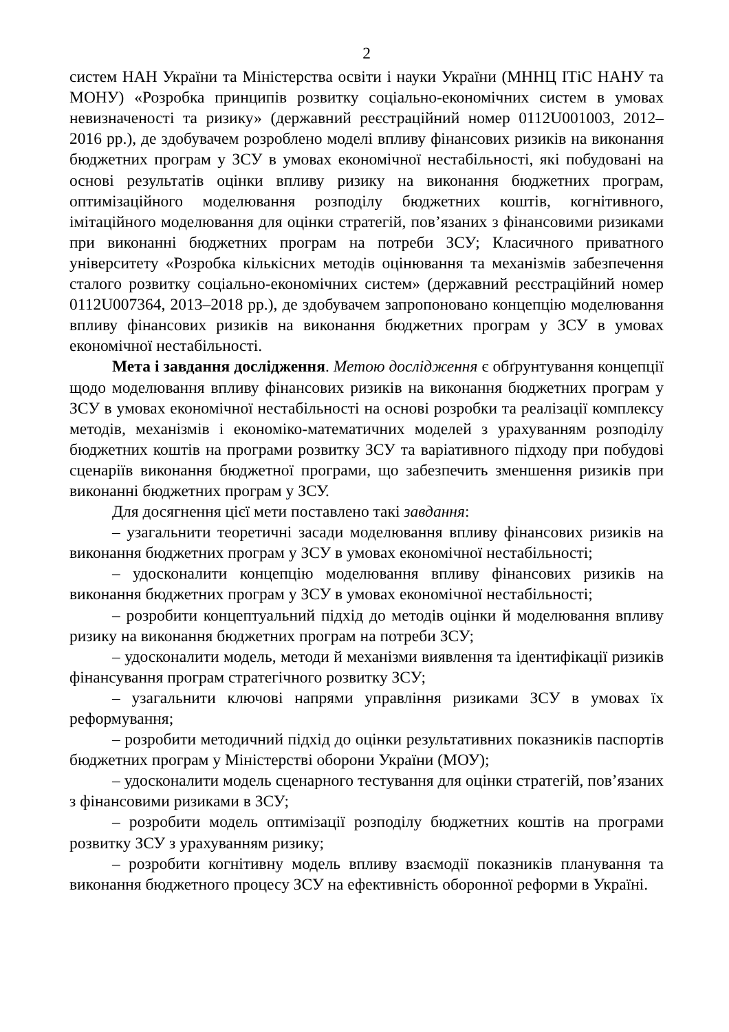2
систем НАН України та Міністерства освіти і науки України (МННЦ ІТіС НАНУ та МОНУ) «Розробка принципів розвитку соціально-економічних систем в умовах невизначеності та ризику» (державний реєстраційний номер 0112U001003, 2012–2016 рр.), де здобувачем розроблено моделі впливу фінансових ризиків на виконання бюджетних програм у ЗСУ в умовах економічної нестабільності, які побудовані на основі результатів оцінки впливу ризику на виконання бюджетних програм, оптимізаційного моделювання розподілу бюджетних коштів, когнітивного, імітаційного моделювання для оцінки стратегій, пов’язаних з фінансовими ризиками при виконанні бюджетних програм на потреби ЗСУ; Класичного приватного університету «Розробка кількісних методів оцінювання та механізмів забезпечення сталого розвитку соціально-економічних систем» (державний реєстраційний номер 0112U007364, 2013–2018 рр.), де здобувачем запропоновано концепцію моделювання впливу фінансових ризиків на виконання бюджетних програм у ЗСУ в умовах економічної нестабільності.
Мета і завдання дослідження. Метою дослідження є обґрунтування концепції щодо моделювання впливу фінансових ризиків на виконання бюджетних програм у ЗСУ в умовах економічної нестабільності на основі розробки та реалізації комплексу методів, механізмів і економіко-математичних моделей з урахуванням розподілу бюджетних коштів на програми розвитку ЗСУ та варіативного підходу при побудові сценаріїв виконання бюджетної програми, що забезпечить зменшення ризиків при виконанні бюджетних програм у ЗСУ.
Для досягнення цієї мети поставлено такі завдання:
– узагальнити теоретичні засади моделювання впливу фінансових ризиків на виконання бюджетних програм у ЗСУ в умовах економічної нестабільності;
– удосконалити концепцію моделювання впливу фінансових ризиків на виконання бюджетних програм у ЗСУ в умовах економічної нестабільності;
– розробити концептуальний підхід до методів оцінки й моделювання впливу ризику на виконання бюджетних програм на потреби ЗСУ;
– удосконалити модель, методи й механізми виявлення та ідентифікації ризиків фінансування програм стратегічного розвитку ЗСУ;
– узагальнити ключові напрями управління ризиками ЗСУ в умовах їх реформування;
– розробити методичний підхід до оцінки результативних показників паспортів бюджетних програм у Міністерстві оборони України (МОУ);
– удосконалити модель сценарного тестування для оцінки стратегій, пов’язаних з фінансовими ризиками в ЗСУ;
– розробити модель оптимізації розподілу бюджетних коштів на програми розвитку ЗСУ з урахуванням ризику;
– розробити когнітивну модель впливу взаємодії показників планування та виконання бюджетного процесу ЗСУ на ефективність оборонної реформи в Україні.